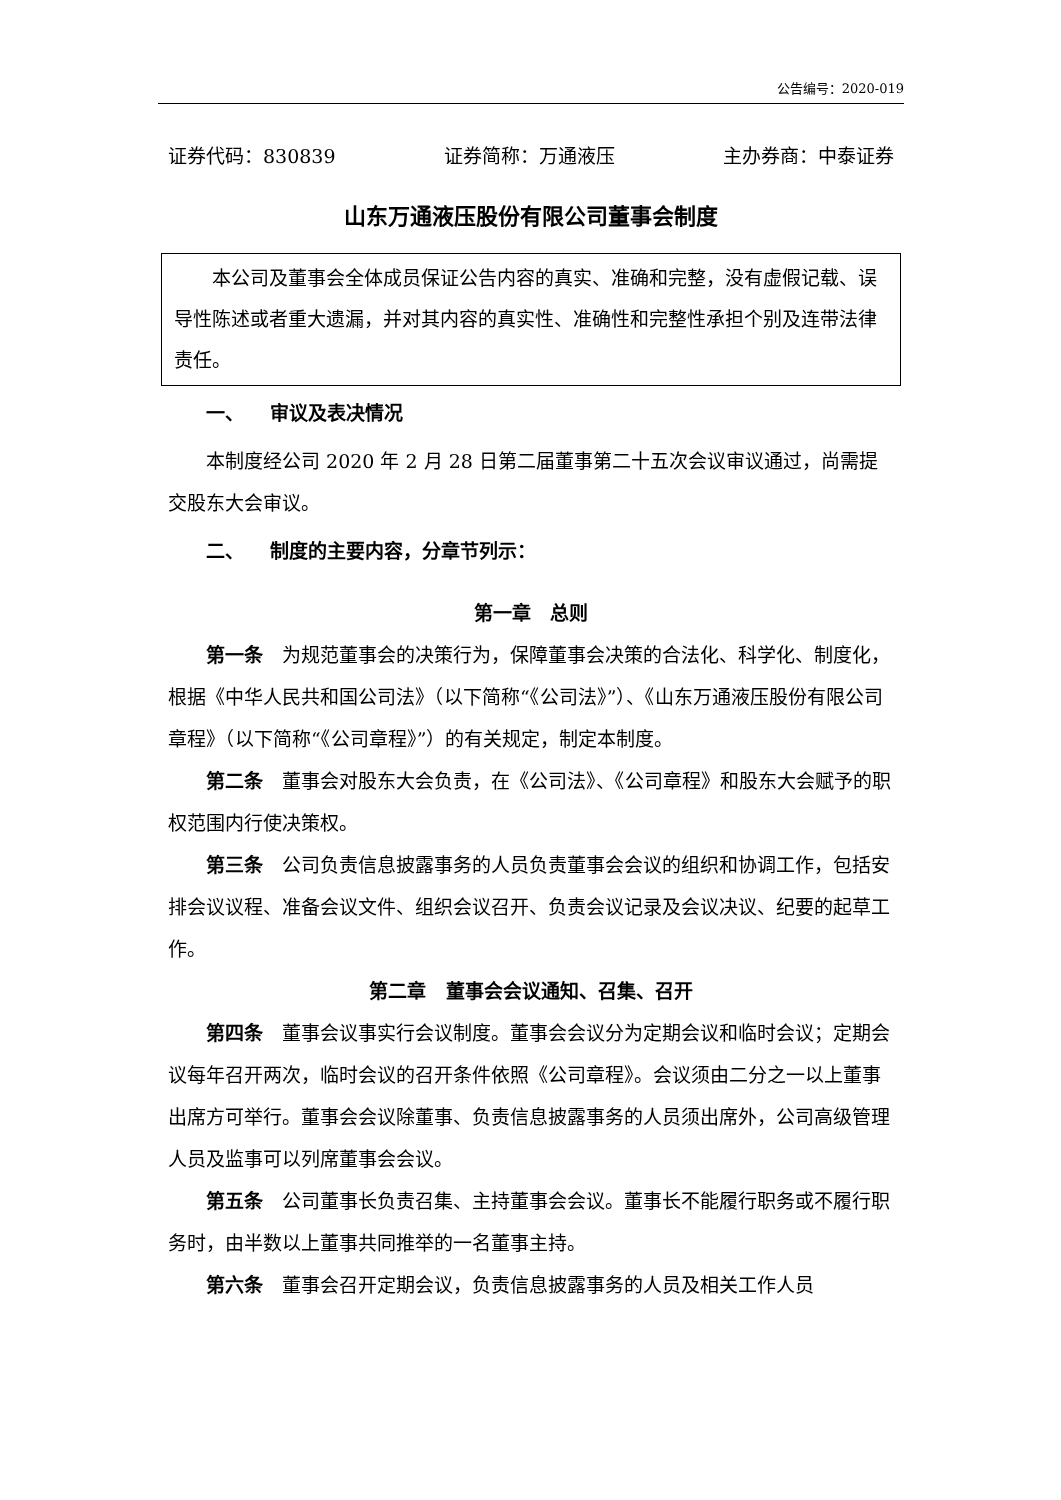公告编号：2020-019
证券代码：830839 证券简称：万通液压 主办券商：中泰证券
山东万通液压股份有限公司董事会制度
本公司及董事会全体成员保证公告内容的真实、准确和完整，没有虚假记载、误导性陈述或者重大遗漏，并对其内容的真实性、准确性和完整性承担个别及连带法律责任。
一、 审议及表决情况
本制度经公司 2020 年 2 月 28 日第二届董事第二十五次会议审议通过，尚需提交股东大会审议。
二、 制度的主要内容，分章节列示：
第一章 总则
第一条　为规范董事会的决策行为，保障董事会决策的合法化、科学化、制度化，根据《中华人民共和国公司法》（以下简称“《公司法》”）、《山东万通液压股份有限公司章程》（以下简称“《公司章程》”）的有关规定，制定本制度。
第二条　董事会对股东大会负责，在《公司法》、《公司章程》和股东大会赋予的职权范围内行使决策权。
第三条　公司负责信息披露事务的人员负责董事会会议的组织和协调工作，包括安排会议议程、准备会议文件、组织会议召开、负责会议记录及会议决议、纪要的起草工作。
第二章 董事会会议通知、召集、召开
第四条　董事会议事实行会议制度。董事会会议分为定期会议和临时会议；定期会议每年召开两次，临时会议的召开条件依照《公司章程》。会议须由二分之一以上董事出席方可举行。董事会会议除董事、负责信息披露事务的人员须出席外，公司高级管理人员及监事可以列席董事会会议。
第五条　公司董事长负责召集、主持董事会会议。董事长不能履行职务或不履行职务时，由半数以上董事共同推举的一名董事主持。
第六条　董事会召开定期会议，负责信息披露事务的人员及相关工作人员